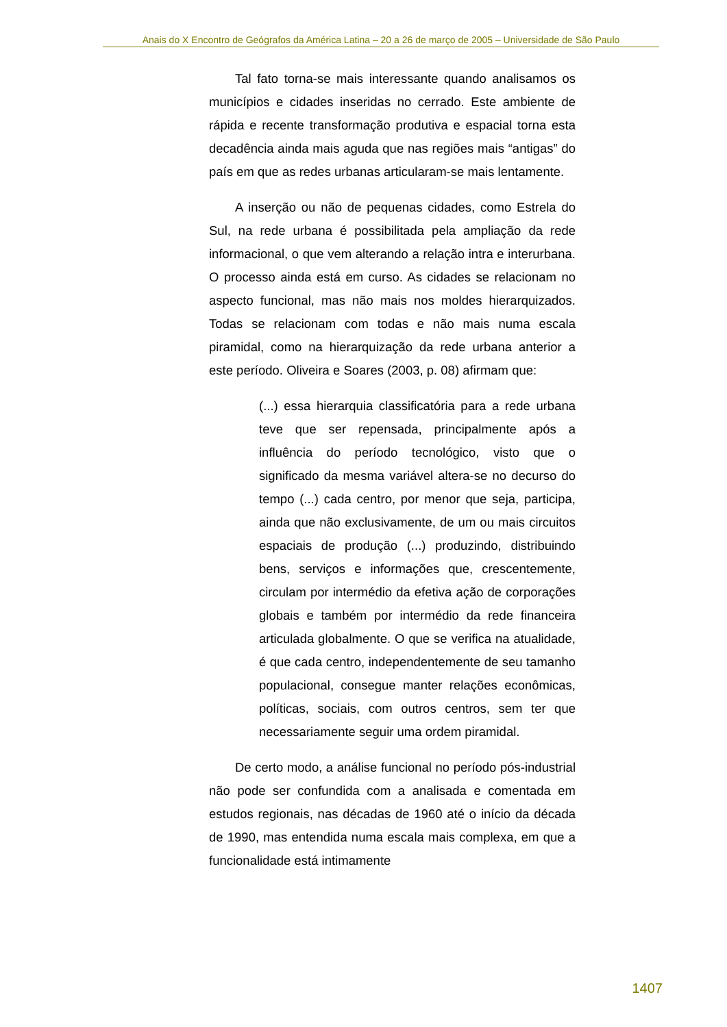Anais do X Encontro de Geógrafos da América Latina – 20 a 26 de março de 2005 – Universidade de São Paulo
Tal fato torna-se mais interessante quando analisamos os municípios e cidades inseridas no cerrado. Este ambiente de rápida e recente transformação produtiva e espacial torna esta decadência ainda mais aguda que nas regiões mais “antigas” do país em que as redes urbanas articularam-se mais lentamente.
A inserção ou não de pequenas cidades, como Estrela do Sul, na rede urbana é possibilitada pela ampliação da rede informacional, o que vem alterando a relação intra e interurbana. O processo ainda está em curso. As cidades se relacionam no aspecto funcional, mas não mais nos moldes hierarquizados. Todas se relacionam com todas e não mais numa escala piramidal, como na hierarquização da rede urbana anterior a este período. Oliveira e Soares (2003, p. 08) afirmam que:
(...) essa hierarquia classificatória para a rede urbana teve que ser repensada, principalmente após a influência do período tecnológico, visto que o significado da mesma variável altera-se no decurso do tempo (...) cada centro, por menor que seja, participa, ainda que não exclusivamente, de um ou mais circuitos espaciais de produção (...) produzindo, distribuindo bens, serviços e informações que, crescentemente, circulam por intermédio da efetiva ação de corporações globais e também por intermédio da rede financeira articulada globalmente. O que se verifica na atualidade, é que cada centro, independentemente de seu tamanho populacional, consegue manter relações econômicas, políticas, sociais, com outros centros, sem ter que necessariamente seguir uma ordem piramidal.
De certo modo, a análise funcional no período pós-industrial não pode ser confundida com a analisada e comentada em estudos regionais, nas décadas de 1960 até o início da década de 1990, mas entendida numa escala mais complexa, em que a funcionalidade está intimamente
1407